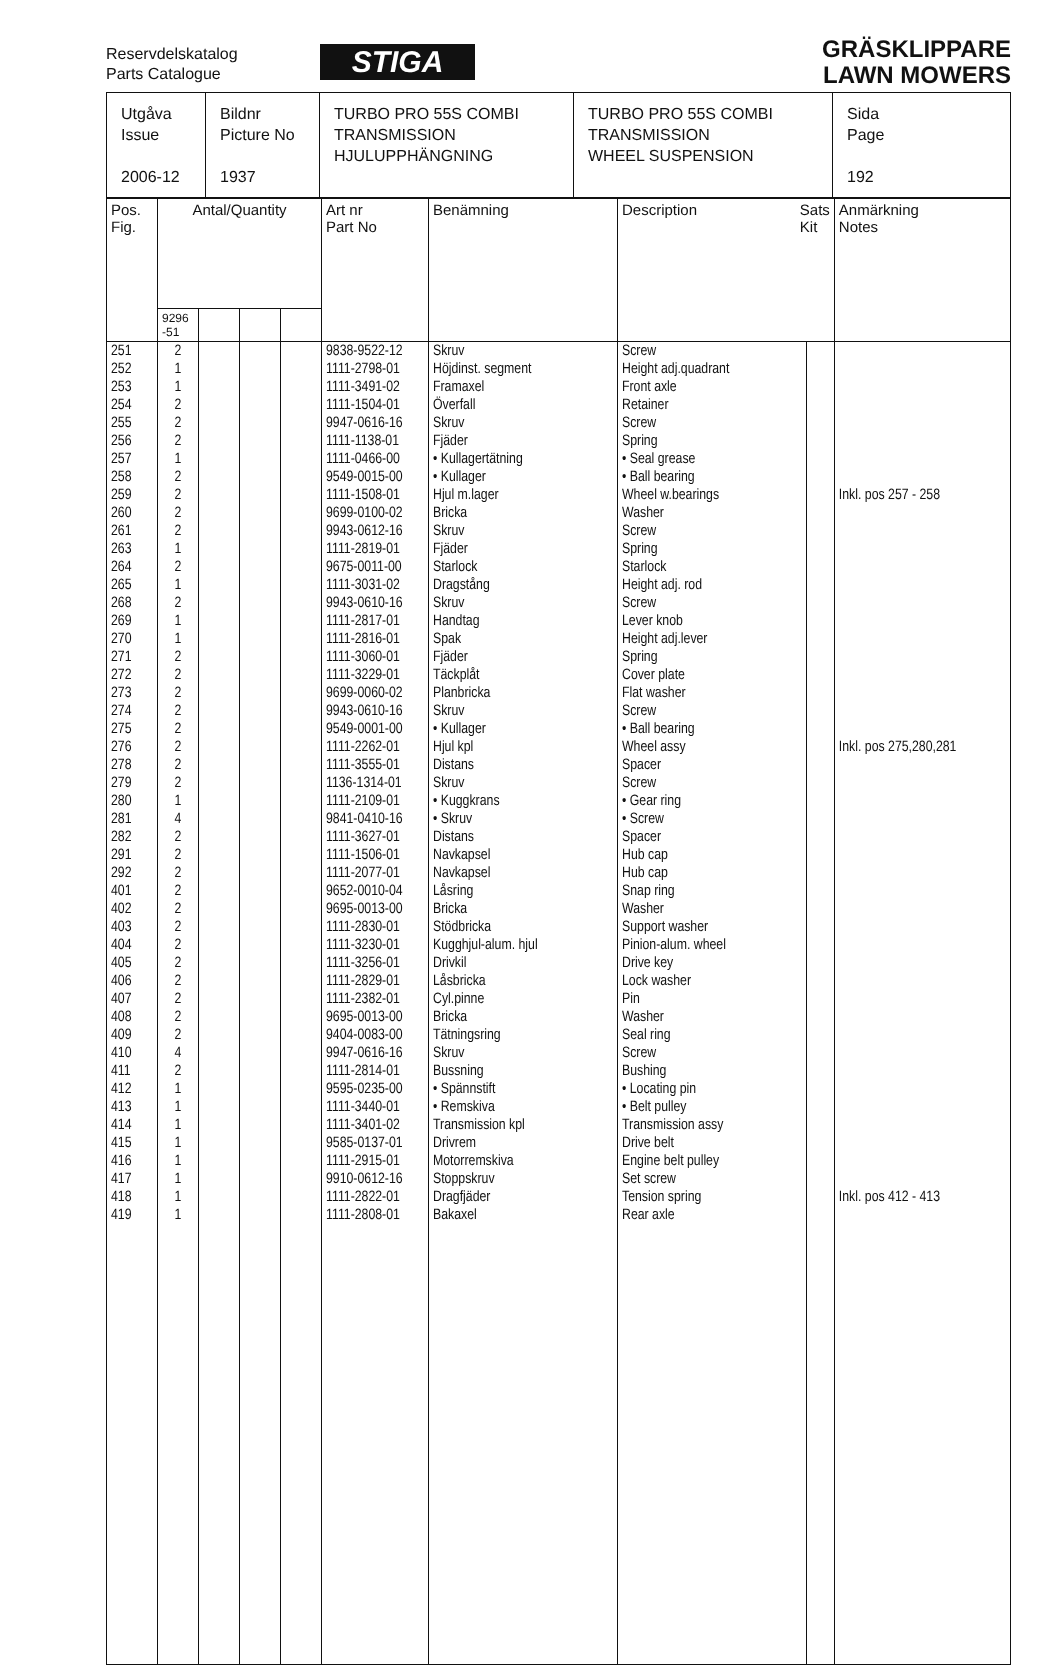Reservdelskatalog
Parts Catalogue
STIGA
GRÄSKLIPPARE
LAWN MOWERS
| Utgåva Issue 2006-12 | Bildnr Picture No 1937 | TURBO PRO 55S COMBI TRANSMISSION HJULUPPHÄNGNING | TURBO PRO 55S COMBI TRANSMISSION WHEEL SUSPENSION | Sida Page 192 |
| Pos. Fig. | Antal/Quantity | | | | Art nr Part No | Benämning | Description Sats Kit | | Anmärkning Notes |
| --- | --- | --- | --- | --- | --- | --- | --- | --- | --- |
| | 9296 -51 | | | | | | | | |
| 251 252 253 254 255 256 257 258 259 260 261 263 264 265 268 269 270 271 272 273 274 275 276 278 279 280 281 282 291 292 401 402 403 404 405 406 407 408 409 410 411 412 413 414 415 416 417 418 419 | 2 1 1 2 2 2 1 2 2 2 2 1 2 1 2 1 1 2 2 2 2 2 2 2 2 1 4 2 2 2 2 2 2 2 2 2 2 2 2 4 2 1 1 1 1 1 1 1 1 | | | | 9838-9522-12 1111-2798-01 1111-3491-02 1111-1504-01 9947-0616-16 1111-1138-01 1111-0466-00 9549-0015-00 1111-1508-01 9699-0100-02 9943-0612-16 1111-2819-01 9675-0011-00 1111-3031-02 9943-0610-16 1111-2817-01 1111-2816-01 1111-3060-01 1111-3229-01 9699-0060-02 9943-0610-16 9549-0001-00 1111-2262-01 1111-3555-01 1136-1314-01 1111-2109-01 9841-0410-16 1111-3627-01 1111-1506-01 1111-2077-01 9652-0010-04 9695-0013-00 1111-2830-01 1111-3230-01 1111-3256-01 1111-2829-01 1111-2382-01 9695-0013-00 9404-0083-00 9947-0616-16 1111-2814-01 9595-0235-00 1111-3440-01 1111-3401-02 9585-0137-01 1111-2915-01 9910-0612-16 1111-2822-01 1111-2808-01 | Skruv Höjdinst. segment Framaxel Överfall Skruv Fjäder • Kullagertätning • Kullager Hjul m.lager Bricka Skruv Fjäder Starlock Dragstång Skruv Handtag Spak Fjäder Täckplåt Planbricka Skruv • Kullager Hjul kpl Distans Skruv • Kuggkrans • Skruv Distans Navkapsel Navkapsel Låsring Bricka Stödbricka Kugghjul-alum. hjul Drivkil Låsbricka Cyl.pinne Bricka Tätningsring Skruv Bussning • Spännstift • Remskiva Transmission kpl Drivrem Motorremskiva Stoppskruv Dragfjäder Bakaxel | Screw Height adj.quadrant Front axle Retainer Screw Spring • Seal grease • Ball bearing Wheel w.bearings Washer Screw Spring Starlock Height adj. rod Screw Lever knob Height adj.lever Spring Cover plate Flat washer Screw • Ball bearing Wheel assy Spacer Screw • Gear ring • Screw Spacer Hub cap Hub cap Snap ring Washer Support washer Pinion-alum. wheel Drive key Lock washer Pin Washer Seal ring Screw Bushing • Locating pin • Belt pulley Transmission assy Drive belt Engine belt pulley Set screw Tension spring Rear axle | | Inkl. pos 257 - 258 Inkl. pos 275,280,281 Inkl. pos 412 - 413 |